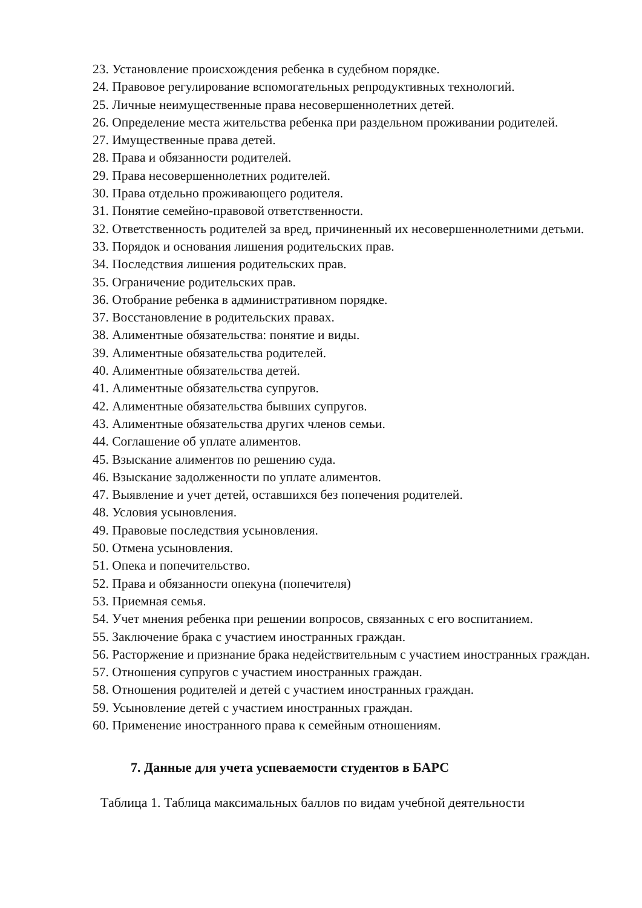23. Установление происхождения ребенка в судебном порядке.
24. Правовое регулирование вспомогательных репродуктивных технологий.
25. Личные неимущественные права несовершеннолетних детей.
26. Определение места жительства ребенка при раздельном проживании родителей.
27. Имущественные права детей.
28. Права и обязанности родителей.
29. Права несовершеннолетних родителей.
30. Права отдельно проживающего родителя.
31. Понятие семейно-правовой ответственности.
32. Ответственность родителей за вред, причиненный их несовершеннолетними детьми.
33. Порядок и основания лишения родительских прав.
34. Последствия лишения родительских прав.
35. Ограничение родительских прав.
36. Отобрание ребенка в административном порядке.
37. Восстановление в родительских правах.
38. Алиментные обязательства: понятие и виды.
39. Алиментные обязательства родителей.
40. Алиментные обязательства детей.
41. Алиментные обязательства супругов.
42. Алиментные обязательства бывших супругов.
43. Алиментные обязательства других членов семьи.
44. Соглашение об уплате алиментов.
45. Взыскание алиментов по решению суда.
46. Взыскание задолженности по уплате алиментов.
47. Выявление и учет детей, оставшихся без попечения родителей.
48. Условия усыновления.
49. Правовые последствия усыновления.
50. Отмена усыновления.
51. Опека и попечительство.
52. Права и обязанности опекуна (попечителя)
53. Приемная семья.
54. Учет мнения ребенка при решении вопросов, связанных с его воспитанием.
55. Заключение брака с участием иностранных граждан.
56. Расторжение и признание брака недействительным с участием иностранных граждан.
57. Отношения супругов с участием иностранных граждан.
58. Отношения родителей и детей с участием иностранных граждан.
59. Усыновление детей с участием иностранных граждан.
60. Применение иностранного права к семейным отношениям.
7. Данные для учета успеваемости студентов в БАРС
Таблица 1. Таблица максимальных баллов по видам учебной деятельности